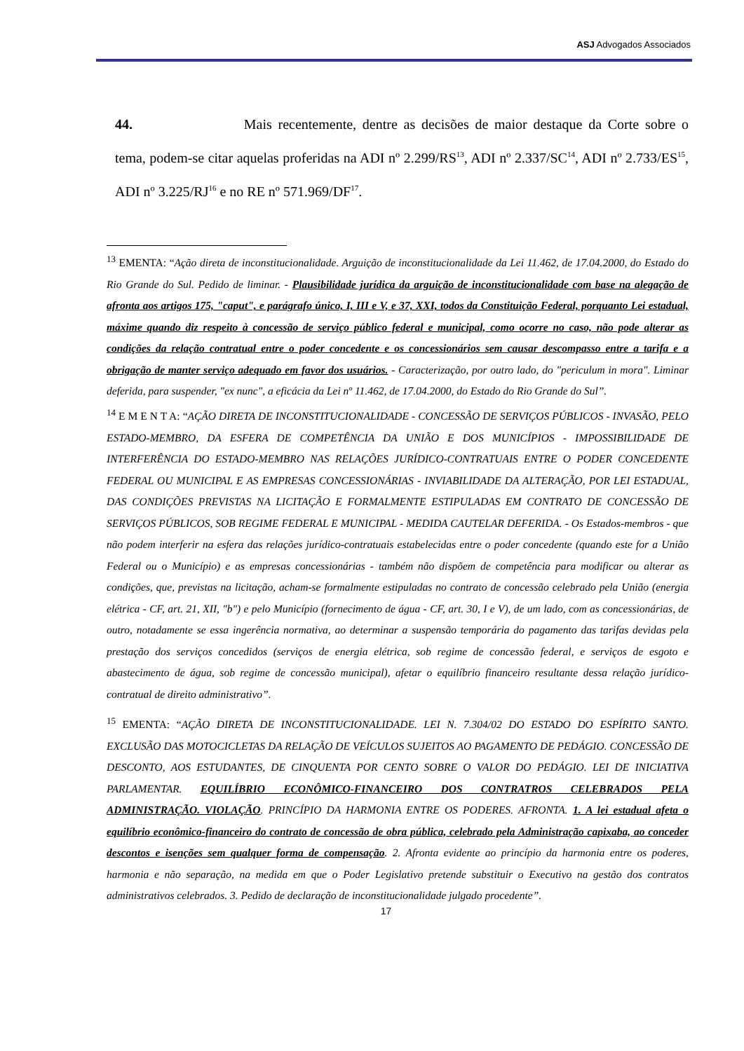ASJ Advogados Associados
44. Mais recentemente, dentre as decisões de maior destaque da Corte sobre o tema, podem-se citar aquelas proferidas na ADI nº 2.299/RS<sup>13</sup>, ADI nº 2.337/SC<sup>14</sup>, ADI nº 2.733/ES<sup>15</sup>, ADI nº 3.225/RJ<sup>16</sup> e no RE nº 571.969/DF<sup>17</sup>.
<sup>13</sup> EMENTA: “Ação direta de inconstitucionalidade. Arguição de inconstitucionalidade da Lei 11.462, de 17.04.2000, do Estado do Rio Grande do Sul. Pedido de liminar. - Plausibilidade jurídica da arguição de inconstitucionalidade com base na alegação de afronta aos artigos 175, "caput", e parágrafo único, I, III e V, e 37, XXI, todos da Constituição Federal, porquanto Lei estadual, máxime quando diz respeito à concessão de serviço público federal e municipal, como ocorre no caso, não pode alterar as condições da relação contratual entre o poder concedente e os concessionários sem causar descompasso entre a tarifa e a obrigação de manter serviço adequado em favor dos usuários. - Caracterização, por outro lado, do "periculum in mora". Liminar deferida, para suspender, "ex nunc", a eficácia da Lei nº 11.462, de 17.04.2000, do Estado do Rio Grande do Sul”.
<sup>14</sup> E M E N T A: “AÇÃO DIRETA DE INCONSTITUCIONALIDADE - CONCESSÃO DE SERVIÇOS PÚBLICOS - INVASÃO, PELO ESTADO-MEMBRO, DA ESFERA DE COMPETÊNCIA DA UNIÃO E DOS MUNICÍPIOS - IMPOSSIBILIDADE DE INTERFERÊNCIA DO ESTADO-MEMBRO NAS RELAÇÕES JURÍDICO-CONTRATUAIS ENTRE O PODER CONCEDENTE FEDERAL OU MUNICIPAL E AS EMPRESAS CONCESSIONÁRIAS - INVIABILIDADE DA ALTERAÇÃO, POR LEI ESTADUAL, DAS CONDIÇÕES PREVISTAS NA LICITAÇÃO E FORMALMENTE ESTIPULADAS EM CONTRATO DE CONCESSÃO DE SERVIÇOS PÚBLICOS, SOB REGIME FEDERAL E MUNICIPAL - MEDIDA CAUTELAR DEFERIDA. - Os Estados-membros - que não podem interferir na esfera das relações jurídico-contratuais estabelecidas entre o poder concedente (quando este for a União Federal ou o Município) e as empresas concessionárias - também não dispõem de competência para modificar ou alterar as condições, que, previstas na licitação, acham-se formalmente estipuladas no contrato de concessão celebrado pela União (energia elétrica - CF, art. 21, XII, "b") e pelo Município (fornecimento de água - CF, art. 30, I e V), de um lado, com as concessionárias, de outro, notadamente se essa ingerência normativa, ao determinar a suspensão temporária do pagamento das tarifas devidas pela prestação dos serviços concedidos (serviços de energia elétrica, sob regime de concessão federal, e serviços de esgoto e abastecimento de água, sob regime de concessão municipal), afetar o equilíbrio financeiro resultante dessa relação jurídico-contratual de direito administrativo”.
<sup>15</sup> EMENTA: “AÇÃO DIRETA DE INCONSTITUCIONALIDADE. LEI N. 7.304/02 DO ESTADO DO ESPÍRITO SANTO. EXCLUSÃO DAS MOTOCICLETAS DA RELAÇÃO DE VEÍCULOS SUJEITOS AO PAGAMENTO DE PEDÁGIO. CONCESSÃO DE DESCONTO, AOS ESTUDANTES, DE CINQUENTA POR CENTO SOBRE O VALOR DO PEDÁGIO. LEI DE INICIATIVA PARLAMENTAR. EQUILÍBRIO ECONÔMICO-FINANCEIRO DOS CONTRATROS CELEBRADOS PELA ADMINISTRAÇÃO. VIOLAÇÃO. PRINCÍPIO DA HARMONIA ENTRE OS PODERES. AFRONTA. 1. A lei estadual afeta o equilíbrio econômico-financeiro do contrato de concessão de obra pública, celebrado pela Administração capixaba, ao conceder descontos e isenções sem qualquer forma de compensação. 2. Afronta evidente ao princípio da harmonia entre os poderes, harmonia e não separação, na medida em que o Poder Legislativo pretende substituir o Executivo na gestão dos contratos administrativos celebrados. 3. Pedido de declaração de inconstitucionalidade julgado procedente”.
17